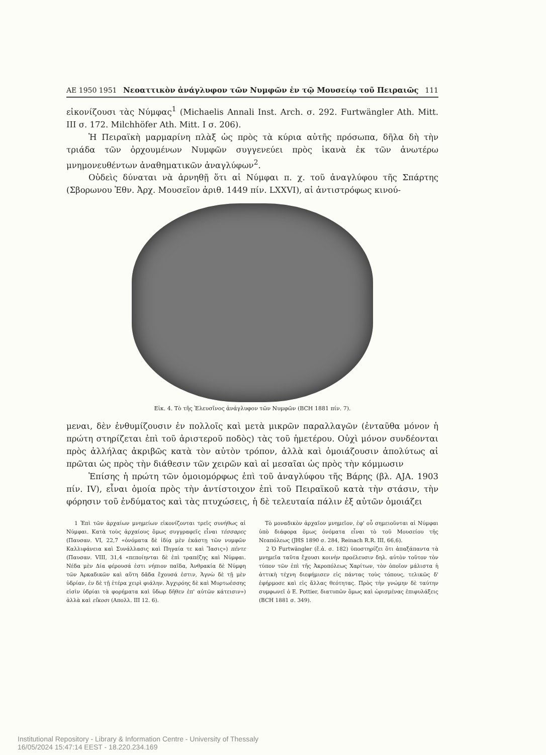AE 1950 1951 Νεοαττικὸν ἀνάγλυφον τῶν Νυμφῶν ἐν τῷ Μουσείῳ τοῦ Πειραιῶς 111
εἰκονίζουσι τὰς Νύμφας<sup>1</sup> (Michaelis Annali Inst. Arch. σ. 292. Furtwängler Ath. Mitt. III σ. 172. Milchhöfer Ath. Mitt. I σ. 206).
Ἡ Πειραϊκὴ μαρμαρίνη πλὰξ ὡς πρὸς τὰ κύρια αὐτῆς πρόσωπα, δῆλα δὴ τὴν τριάδα τῶν ὀρχουμένων Νυμφῶν συγγενεύει πρὸς ἱκανὰ ἐκ τῶν ἀνωτέρω μνημονευθέντων ἀναθηματικῶν ἀναγλύφων<sup>2</sup>.
Οὐδεὶς δύναται νὰ ἀρνηθῇ ὅτι αἱ Νύμφαι π. χ. τοῦ ἀναγλύφου τῆς Σπάρτης (Σβορωνου Ἐθν. Ἀρχ. Μουσεῖον ἀριθ. 1449 πίν. LXXVI), αἱ ἀντιστρόφως κινού-
Εἰκ. 4. Τὸ τῆς Ἐλευσῖνος ἀνάγλυφον τῶν Νυμφῶν (BCH 1881 πίν. 7).
μεναι, δὲν ἐνθυμίζουσιν ἐν πολλοῖς καὶ μετὰ μικρῶν παραλλαγῶν (ἐνταῦθα μόνον ἡ πρώτη στηρίζεται ἐπὶ τοῦ ἀριστεροῦ ποδὸς) τὰς τοῦ ἡμετέρου. Οὐχὶ μόνον συνδέονται πρὸς ἀλλήλας ἀκριβῶς κατὰ τὸν αὐτὸν τρόπον, ἀλλὰ καὶ ὁμοιάζουσιν ἀπολύτως αἱ πρῶται ὡς πρὸς τὴν διάθεσιν τῶν χειρῶν καὶ αἱ μεσαῖαι ὡς πρὸς τὴν κόμμωσιν
Ἐπίσης ἡ πρώτη τῶν ὁμοιομόρφως ἐπὶ τοῦ ἀναγλύφου τῆς Βάρης (βλ. AJA. 1903 πίν. IV), εἶναι ὁμοία πρὸς τὴν ἀντίστοιχον ἐπὶ τοῦ Πειραϊκοῦ κατὰ τὴν στάσιν, τὴν φόρησιν τοῦ ἐνδύματος καὶ τὰς πτυχώσεις, ἡ δὲ τελευταία πάλιν ἐξ αὐτῶν ὁμοιάζει
1 Ἐπὶ τῶν ἀρχαίων μνημείων εἰκονίζονται τρεῖς συνήθως αἱ Νύμφαι. Κατὰ τοὺς ἀρχαίους ὅμως συγγραφεῖς εἶναι τέσσαρες (Παυσαν. VI, 22,7 «ὀνόματα δὲ ἰδίᾳ μὲν ἑκάστῃ τῶν νυμφῶν Καλλιφάνεια καὶ Συνάλλασις καὶ Πηγαία τε καὶ Ἴασις») πέντε (Παυσαν. VIII, 31,4 «πεποίηνται δὲ ἐπὶ τραπέζης καὶ Νύμφαι. Νέδα μὲν Δία φέρουσά ἐστι νήπιον παῖδα, Ἀνθρακία δὲ Νύμφη τῶν Ἀρκαδικῶν καὶ αὕτη δᾶδα ἔχουσά ἐστιν, Ἁγνὼ δὲ τῇ μὲν ὑδρίαν, ἐν δὲ τῇ ἑτέρα χειρὶ φιάλην. Ἀγχιρόης δὲ καὶ Μυρτωέσσης εἰσὶν ὑδρίαι τὰ φορήματα καὶ ὕδωρ δῆθεν ἐπ' αὐτῶν κάτεισιν») ἀλλὰ καὶ εἴκοσι (Απολλ. III 12. 6).
Τὸ μοναδικὸν ἀρχαῖον μνημεῖον, ἐφ' οὗ σημειοῦνται αἱ Νύμφαι ὑπὸ διάφορα ὅμως ὀνόματα εἶναι τὸ τοῦ Μουσείου τῆς Νεαπόλεως (JHS 1890 σ. 284, Reinach R.R. III, 66,6).
2 Ὁ Furtwängler (ἔ.ἀ. σ. 182) ὑποστηρίζει ὅτι ἁπαξάπαντα τὰ μνημεῖα ταῦτα ἔχουσι κοινὴν προέλευσιν δηλ. αὐτὸν τοῦτον τὸν τύπον τῶν ἐπὶ τῆς Ἀκροπόλεως Χαρίτων, τὸν ὁποῖον μάλιστα ἡ ἀττικὴ τέχνη διεφήμισεν εἰς πάντας τοὺς τόπους, τελικῶς δ' ἐφήρμοσε καὶ εἰς ἄλλας θεότητας. Πρὸς τὴν γνώμην δὲ ταύτην συμφωνεῖ ὁ E. Pottier, διατυπῶν ὅμως καὶ ὡρισμένας ἐπιφυλάξεις (BCH 1881 σ. 349).
Institutional Repository - Library & Information Centre - University of Thessaly
16/05/2024 15:47:14 EEST - 18.220.234.169